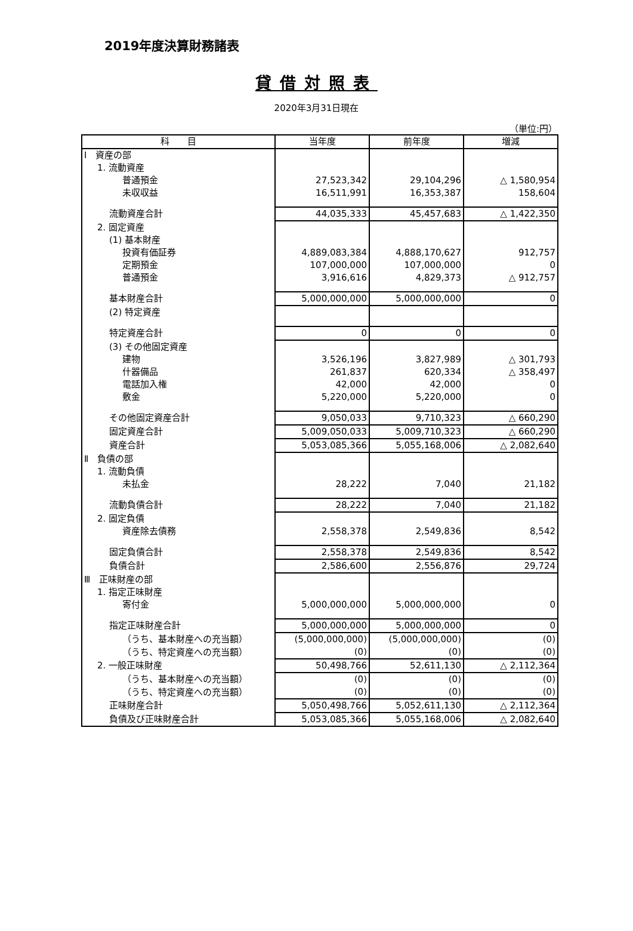2019年度決算財務諸表
貸借対照表
2020年3月31日現在
（単位:円）
| 科 目 | 当年度 | 前年度 | 増減 |
| --- | --- | --- | --- |
| Ⅰ 資産の部 | | | |
| 1. 流動資産 | | | |
| 普通預金 | 27,523,342 | 29,104,296 | △ 1,580,954 |
| 未収収益 | 16,511,991 | 16,353,387 | 158,604 |
| 流動資産合計 | 44,035,333 | 45,457,683 | △ 1,422,350 |
| 2. 固定資産 | | | |
| (1) 基本財産 | | | |
| 投資有価証券 | 4,889,083,384 | 4,888,170,627 | 912,757 |
| 定期預金 | 107,000,000 | 107,000,000 | 0 |
| 普通預金 | 3,916,616 | 4,829,373 | △ 912,757 |
| 基本財産合計 | 5,000,000,000 | 5,000,000,000 | 0 |
| (2) 特定資産 | | | |
| 特定資産合計 | 0 | 0 | 0 |
| (3) その他固定資産 | | | |
| 建物 | 3,526,196 | 3,827,989 | △ 301,793 |
| 什器備品 | 261,837 | 620,334 | △ 358,497 |
| 電話加入権 | 42,000 | 42,000 | 0 |
| 敷金 | 5,220,000 | 5,220,000 | 0 |
| その他固定資産合計 | 9,050,033 | 9,710,323 | △ 660,290 |
| 固定資産合計 | 5,009,050,033 | 5,009,710,323 | △ 660,290 |
| 資産合計 | 5,053,085,366 | 5,055,168,006 | △ 2,082,640 |
| Ⅱ 負債の部 | | | |
| 1. 流動負債 | | | |
| 未払金 | 28,222 | 7,040 | 21,182 |
| 流動負債合計 | 28,222 | 7,040 | 21,182 |
| 2. 固定負債 | | | |
| 資産除去債務 | 2,558,378 | 2,549,836 | 8,542 |
| 固定負債合計 | 2,558,378 | 2,549,836 | 8,542 |
| 負債合計 | 2,586,600 | 2,556,876 | 29,724 |
| Ⅲ 正味財産の部 | | | |
| 1. 指定正味財産 | | | |
| 寄付金 | 5,000,000,000 | 5,000,000,000 | 0 |
| 指定正味財産合計 | 5,000,000,000 | 5,000,000,000 | 0 |
| （うち、基本財産への充当額） | (5,000,000,000) | (5,000,000,000) | (0) |
| （うち、特定資産への充当額） | (0) | (0) | (0) |
| 2. 一般正味財産 | 50,498,766 | 52,611,130 | △ 2,112,364 |
| （うち、基本財産への充当額） | (0) | (0) | (0) |
| （うち、特定資産への充当額） | (0) | (0) | (0) |
| 正味財産合計 | 5,050,498,766 | 5,052,611,130 | △ 2,112,364 |
| 負債及び正味財産合計 | 5,053,085,366 | 5,055,168,006 | △ 2,082,640 |